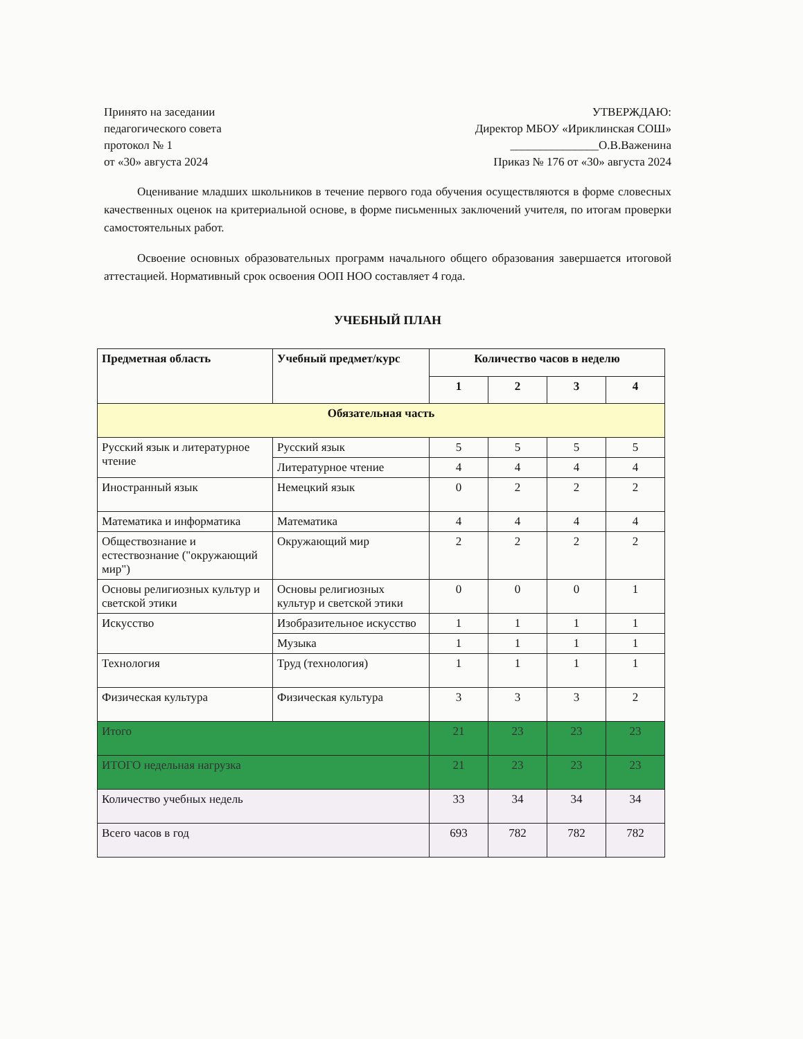Принято на заседании
педагогического совета
протокол № 1
от «30» августа 2024
УТВЕРЖДАЮ:
Директор МБОУ «Ириклинская СОШ»
_______________О.В.Важенина
Приказ № 176 от «30» августа 2024
Оценивание младших школьников в течение первого года обучения осуществляются в форме словесных качественных оценок на критериальной основе, в форме письменных заключений учителя, по итогам проверки самостоятельных работ.
Освоение основных образовательных программ начального общего образования завершается итоговой аттестацией. Нормативный срок освоения ООП НОО составляет 4 года.
УЧЕБНЫЙ ПЛАН
| Предметная область | Учебный предмет/курс | Количество часов в неделю | | | |
| --- | --- | --- | --- | --- | --- |
| | | 1 | 2 | 3 | 4 |
| Обязательная часть | | | | | |
| Русский язык и литературное чтение | Русский язык | 5 | 5 | 5 | 5 |
| | Литературное чтение | 4 | 4 | 4 | 4 |
| Иностранный язык | Немецкий язык | 0 | 2 | 2 | 2 |
| Математика и информатика | Математика | 4 | 4 | 4 | 4 |
| Обществознание и естествознание ("окружающий мир") | Окружающий мир | 2 | 2 | 2 | 2 |
| Основы религиозных культур и светской этики | Основы религиозных культур и светской этики | 0 | 0 | 0 | 1 |
| Искусство | Изобразительное искусство | 1 | 1 | 1 | 1 |
| | Музыка | 1 | 1 | 1 | 1 |
| Технология | Труд (технология) | 1 | 1 | 1 | 1 |
| Физическая культура | Физическая культура | 3 | 3 | 3 | 2 |
| Итого | | 21 | 23 | 23 | 23 |
| ИТОГО недельная нагрузка | | 21 | 23 | 23 | 23 |
| Количество учебных недель | | 33 | 34 | 34 | 34 |
| Всего часов в год | | 693 | 782 | 782 | 782 |